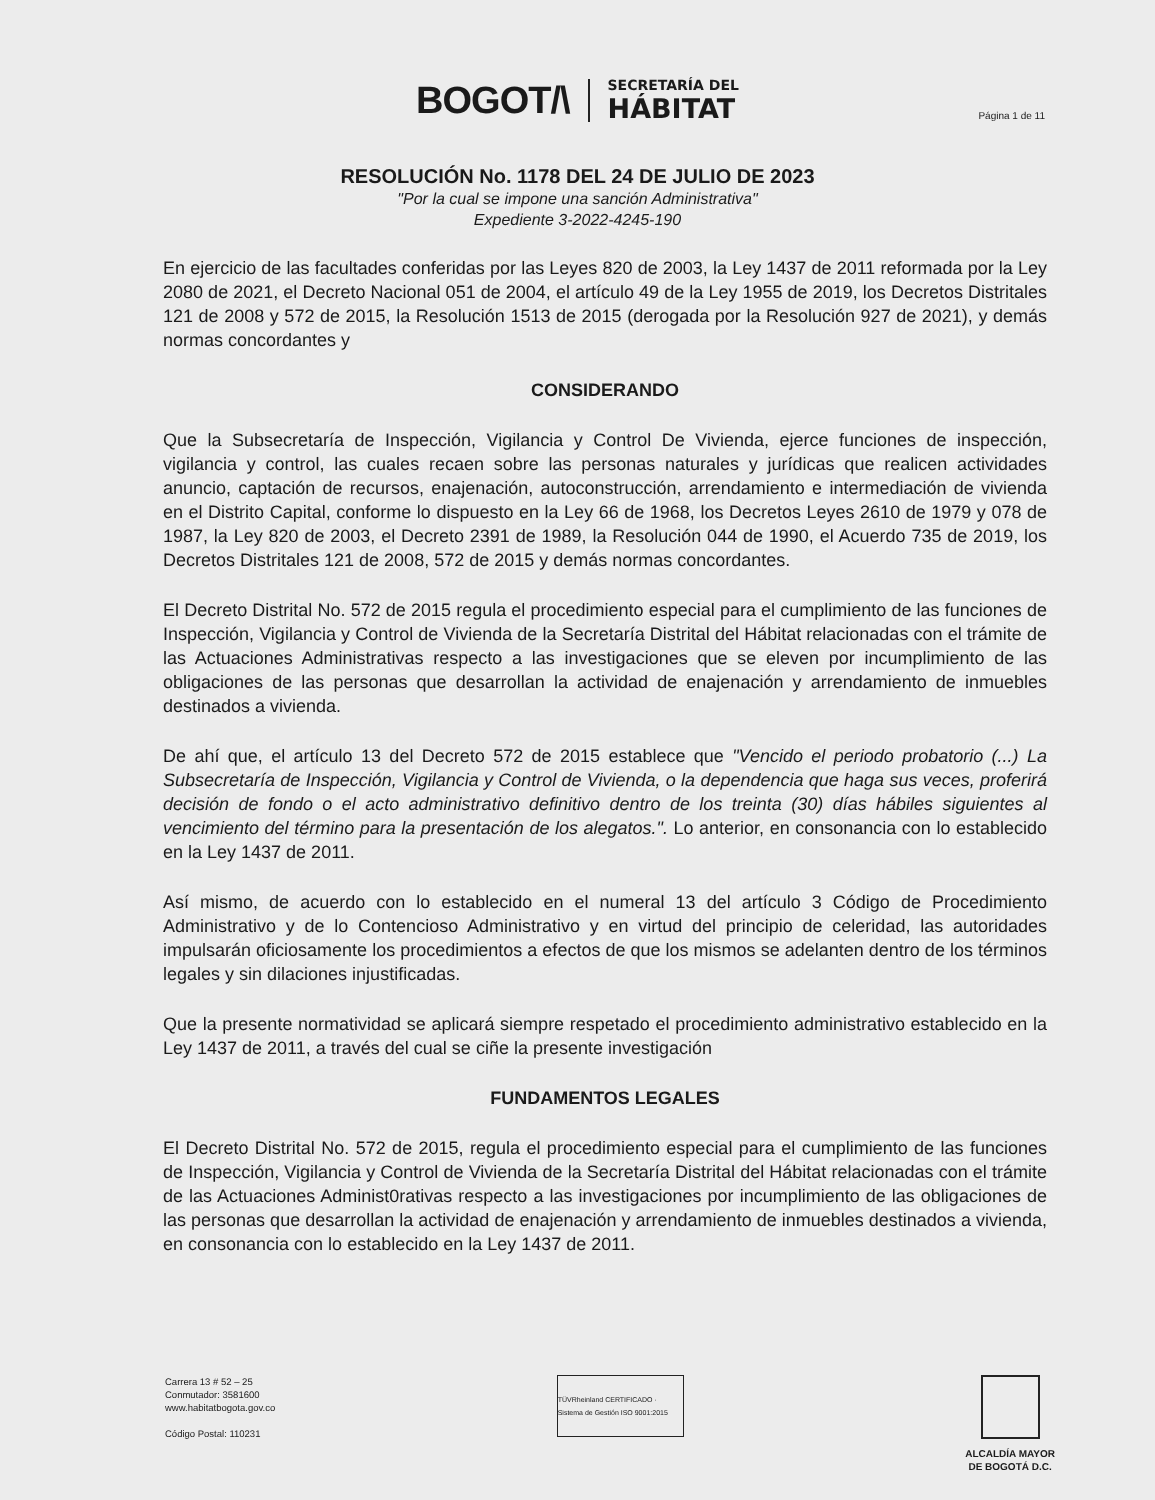BOGOT/\
SECRETARÍA DEL
HÁBITAT
Página 1 de 11
RESOLUCIÓN No. 1178 DEL 24 DE JULIO DE 2023
"Por la cual se impone una sanción Administrativa"
Expediente 3-2022-4245-190
En ejercicio de las facultades conferidas por las Leyes 820 de 2003, la Ley 1437 de 2011 reformada por la Ley 2080 de 2021, el Decreto Nacional 051 de 2004, el artículo 49 de la Ley 1955 de 2019, los Decretos Distritales 121 de 2008 y 572 de 2015, la Resolución 1513 de 2015 (derogada por la Resolución 927 de 2021), y demás normas concordantes y
CONSIDERANDO
Que la Subsecretaría de Inspección, Vigilancia y Control De Vivienda, ejerce funciones de inspección, vigilancia y control, las cuales recaen sobre las personas naturales y jurídicas que realicen actividades anuncio, captación de recursos, enajenación, autoconstrucción, arrendamiento e intermediación de vivienda en el Distrito Capital, conforme lo dispuesto en la Ley 66 de 1968, los Decretos Leyes 2610 de 1979 y 078 de 1987, la Ley 820 de 2003, el Decreto 2391 de 1989, la Resolución 044 de 1990, el Acuerdo 735 de 2019, los Decretos Distritales 121 de 2008, 572 de 2015 y demás normas concordantes.
El Decreto Distrital No. 572 de 2015 regula el procedimiento especial para el cumplimiento de las funciones de Inspección, Vigilancia y Control de Vivienda de la Secretaría Distrital del Hábitat relacionadas con el trámite de las Actuaciones Administrativas respecto a las investigaciones que se eleven por incumplimiento de las obligaciones de las personas que desarrollan la actividad de enajenación y arrendamiento de inmuebles destinados a vivienda.
De ahí que, el artículo 13 del Decreto 572 de 2015 establece que "Vencido el periodo probatorio (...) La Subsecretaría de Inspección, Vigilancia y Control de Vivienda, o la dependencia que haga sus veces, proferirá decisión de fondo o el acto administrativo definitivo dentro de los treinta (30) días hábiles siguientes al vencimiento del término para la presentación de los alegatos.". Lo anterior, en consonancia con lo establecido en la Ley 1437 de 2011.
Así mismo, de acuerdo con lo establecido en el numeral 13 del artículo 3 Código de Procedimiento Administrativo y de lo Contencioso Administrativo y en virtud del principio de celeridad, las autoridades impulsarán oficiosamente los procedimientos a efectos de que los mismos se adelanten dentro de los términos legales y sin dilaciones injustificadas.
Que la presente normatividad se aplicará siempre respetado el procedimiento administrativo establecido en la Ley 1437 de 2011, a través del cual se ciñe la presente investigación
FUNDAMENTOS LEGALES
El Decreto Distrital No. 572 de 2015, regula el procedimiento especial para el cumplimiento de las funciones de Inspección, Vigilancia y Control de Vivienda de la Secretaría Distrital del Hábitat relacionadas con el trámite de las Actuaciones Administ0rativas respecto a las investigaciones por incumplimiento de las obligaciones de las personas que desarrollan la actividad de enajenación y arrendamiento de inmuebles destinados a vivienda, en consonancia con lo establecido en la Ley 1437 de 2011.
Carrera 13 # 52 – 25
Conmutador: 3581600
www.habitatbogota.gov.co
Código Postal: 110231
TÜVRheinland CERTIFICADO · Sistema de Gestión ISO 9001:2015
ALCALDÍA MAYOR
DE BOGOTÁ D.C.